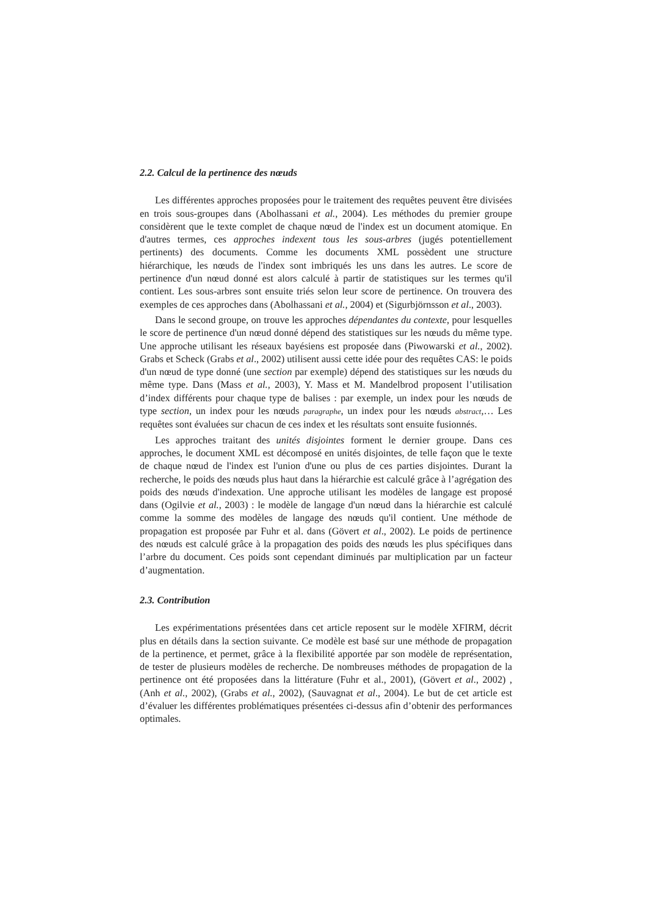2.2. Calcul de la pertinence des nœuds
Les différentes approches proposées pour le traitement des requêtes peuvent être divisées en trois sous-groupes dans (Abolhassani et al., 2004). Les méthodes du premier groupe considèrent que le texte complet de chaque nœud de l'index est un document atomique. En d'autres termes, ces approches indexent tous les sous-arbres (jugés potentiellement pertinents) des documents. Comme les documents XML possèdent une structure hiérarchique, les nœuds de l'index sont imbriqués les uns dans les autres. Le score de pertinence d'un nœud donné est alors calculé à partir de statistiques sur les termes qu'il contient. Les sous-arbres sont ensuite triés selon leur score de pertinence. On trouvera des exemples de ces approches dans (Abolhassani et al., 2004) et (Sigurbjörnsson et al., 2003).
Dans le second groupe, on trouve les approches dépendantes du contexte, pour lesquelles le score de pertinence d'un nœud donné dépend des statistiques sur les nœuds du même type. Une approche utilisant les réseaux bayésiens est proposée dans (Piwowarski et al., 2002). Grabs et Scheck (Grabs et al., 2002) utilisent aussi cette idée pour des requêtes CAS: le poids d'un nœud de type donné (une section par exemple) dépend des statistiques sur les nœuds du même type. Dans (Mass et al., 2003), Y. Mass et M. Mandelbrod proposent l’utilisation d’index différents pour chaque type de balises : par exemple, un index pour les nœuds de type section, un index pour les nœuds paragraphe, un index pour les nœuds abstract,… Les requêtes sont évaluées sur chacun de ces index et les résultats sont ensuite fusionnés.
Les approches traitant des unités disjointes forment le dernier groupe. Dans ces approches, le document XML est décomposé en unités disjointes, de telle façon que le texte de chaque nœud de l'index est l'union d'une ou plus de ces parties disjointes. Durant la recherche, le poids des nœuds plus haut dans la hiérarchie est calculé grâce à l’agrégation des poids des nœuds d'indexation. Une approche utilisant les modèles de langage est proposé dans (Ogilvie et al., 2003) : le modèle de langage d'un nœud dans la hiérarchie est calculé comme la somme des modèles de langage des nœuds qu'il contient. Une méthode de propagation est proposée par Fuhr et al. dans (Gövert et al., 2002). Le poids de pertinence des nœuds est calculé grâce à la propagation des poids des nœuds les plus spécifiques dans l’arbre du document. Ces poids sont cependant diminués par multiplication par un facteur d’augmentation.
2.3. Contribution
Les expérimentations présentées dans cet article reposent sur le modèle XFIRM, décrit plus en détails dans la section suivante. Ce modèle est basé sur une méthode de propagation de la pertinence, et permet, grâce à la flexibilité apportée par son modèle de représentation, de tester de plusieurs modèles de recherche. De nombreuses méthodes de propagation de la pertinence ont été proposées dans la littérature (Fuhr et al., 2001), (Gövert et al., 2002) , (Anh et al., 2002), (Grabs et al., 2002), (Sauvagnat et al., 2004). Le but de cet article est d’évaluer les différentes problématiques présentées ci-dessus afin d’obtenir des performances optimales.